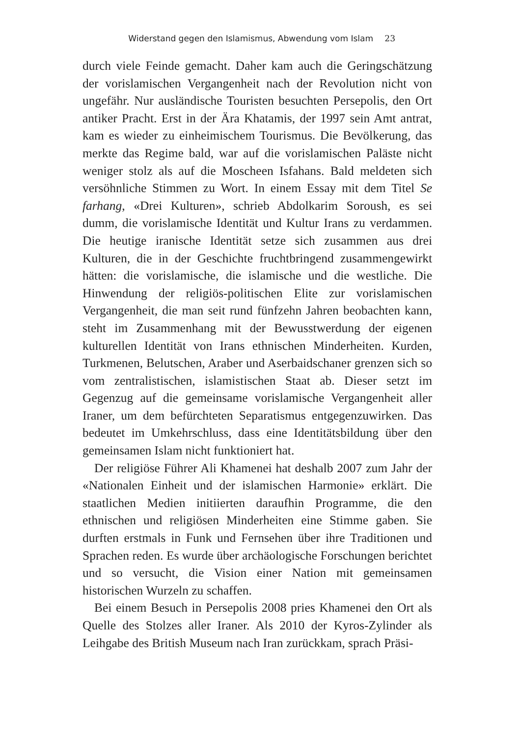Widerstand gegen den Islamismus, Abwendung vom Islam 23
durch viele Feinde gemacht. Daher kam auch die Geringschätzung der vorislamischen Vergangenheit nach der Revolution nicht von ungefähr. Nur ausländische Touristen besuchten Persepolis, den Ort antiker Pracht. Erst in der Ära Khatamis, der 1997 sein Amt antrat, kam es wieder zu einheimischem Tourismus. Die Bevölkerung, das merkte das Regime bald, war auf die vorislamischen Paläste nicht weniger stolz als auf die Moscheen Isfahans. Bald meldeten sich versöhnliche Stimmen zu Wort. In einem Essay mit dem Titel Se farhang, «Drei Kulturen», schrieb Abdolkarim Soroush, es sei dumm, die vorislamische Identität und Kultur Irans zu verdammen. Die heutige iranische Identität setze sich zusammen aus drei Kulturen, die in der Geschichte fruchtbringend zusammengewirkt hätten: die vorislamische, die islamische und die westliche. Die Hinwendung der religiös-politischen Elite zur vorislamischen Vergangenheit, die man seit rund fünfzehn Jahren beobachten kann, steht im Zusammenhang mit der Bewusstwerdung der eigenen kulturellen Identität von Irans ethnischen Minderheiten. Kurden, Turkmenen, Belutschen, Araber und Aserbaidschaner grenzen sich so vom zentralistischen, islamistischen Staat ab. Dieser setzt im Gegenzug auf die gemeinsame vorislamische Vergangenheit aller Iraner, um dem befürchteten Separatismus entgegenzuwirken. Das bedeutet im Umkehrschluss, dass eine Identitätsbildung über den gemeinsamen Islam nicht funktioniert hat.
Der religiöse Führer Ali Khamenei hat deshalb 2007 zum Jahr der «Nationalen Einheit und der islamischen Harmonie» erklärt. Die staatlichen Medien initiierten daraufhin Programme, die den ethnischen und religiösen Minderheiten eine Stimme gaben. Sie durften erstmals in Funk und Fernsehen über ihre Traditionen und Sprachen reden. Es wurde über archäologische Forschungen berichtet und so versucht, die Vision einer Nation mit gemeinsamen historischen Wurzeln zu schaffen.
Bei einem Besuch in Persepolis 2008 pries Khamenei den Ort als Quelle des Stolzes aller Iraner. Als 2010 der Kyros-Zylinder als Leihgabe des British Museum nach Iran zurückkam, sprach Präsi-